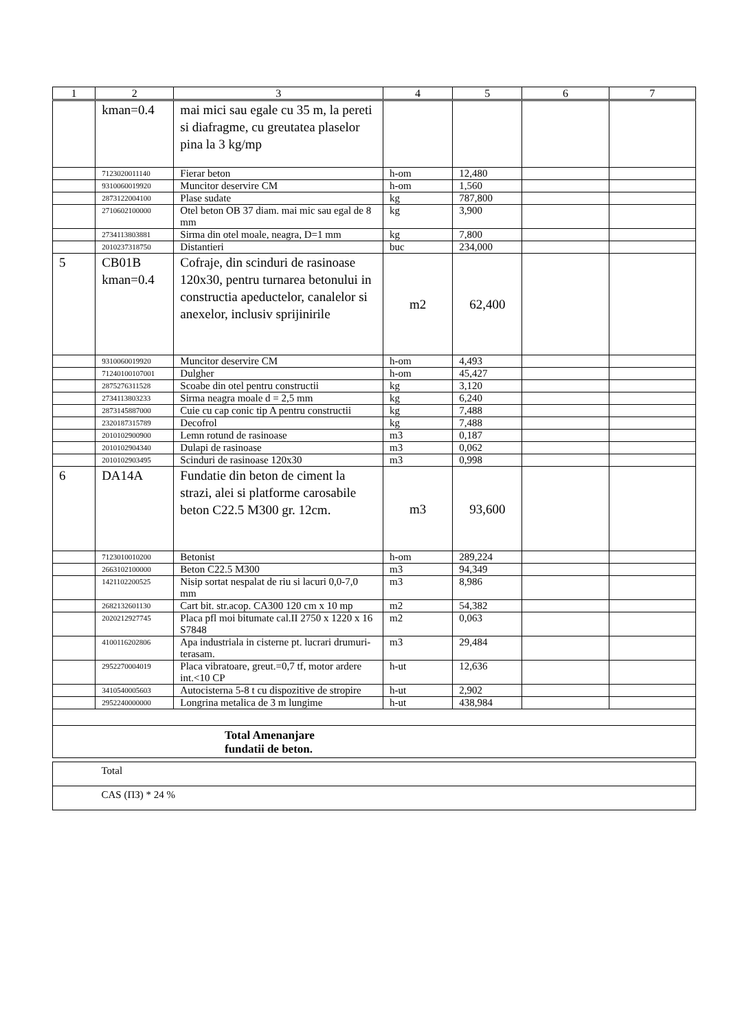| 1 | 2 | 3 | 4 | 5 | 6 | 7 |
| --- | --- | --- | --- | --- | --- | --- |
| | kman=0.4 | mai mici sau egale cu 35 m, la pereti si diafragme, cu greutatea plaselor pina la 3 kg/mp | | | | |
| | 7123020011140 | Fierar beton | h-om | 12,480 | | |
| | 9310060019920 | Muncitor deservire CM | h-om | 1,560 | | |
| | 2873122004100 | Plase sudate | kg | 787,800 | | |
| | 2710602100000 | Otel beton OB 37 diam. mai mic sau egal de 8 mm | kg | 3,900 | | |
| | 2734113803881 | Sirma din otel moale, neagra, D=1 mm | kg | 7,800 | | |
| | 2010237318750 | Distantieri | buc | 234,000 | | |
| 5 | CB01B kman=0.4 | Cofraje, din scinduri de rasinoase 120x30, pentru turnarea betonului in constructia apeductelor, canalelor si anexelor, inclusiv sprijinirile | m2 | 62,400 | | |
| | 9310060019920 | Muncitor deservire CM | h-om | 4,493 | | |
| | 71240100107001 | Dulgher | h-om | 45,427 | | |
| | 2875276311528 | Scoabe din otel pentru constructii | kg | 3,120 | | |
| | 2734113803233 | Sirma neagra moale d = 2,5 mm | kg | 6,240 | | |
| | 2873145887000 | Cuie cu cap conic tip A pentru constructii | kg | 7,488 | | |
| | 2320187315789 | Decofrol | kg | 7,488 | | |
| | 2010102900900 | Lemn rotund de rasinoase | m3 | 0,187 | | |
| | 2010102904340 | Dulapi de rasinoase | m3 | 0,062 | | |
| | 2010102903495 | Scinduri de rasinoase 120x30 | m3 | 0,998 | | |
| 6 | DA14A | Fundatie din beton de ciment la strazi, alei si platforme carosabile beton C22.5 M300 gr. 12cm. | m3 | 93,600 | | |
| | 7123010010200 | Betonist | h-om | 289,224 | | |
| | 2663102100000 | Beton C22.5 M300 | m3 | 94,349 | | |
| | 1421102200525 | Nisip sortat nespalat de riu si lacuri 0,0-7,0 mm | m3 | 8,986 | | |
| | 2682132601130 | Cart bit. str.acop. CA300 120 cm x 10 mp | m2 | 54,382 | | |
| | 2020212927745 | Placa pfl moi bitumate cal.II 2750 x 1220 x 16 S7848 | m2 | 0,063 | | |
| | 4100116202806 | Apa industriala in cisterne pt. lucrari drumuri-terasam. | m3 | 29,484 | | |
| | 2952270004019 | Placa vibratoare, greut.=0,7 tf, motor ardere int.<10 CP | h-ut | 12,636 | | |
| | 3410540005603 | Autocisterna 5-8 t cu dispozitive de stropire | h-ut | 2,902 | | |
| | 2952240000000 | Longrina metalica de 3 m lungime | h-ut | 438,984 | | |
| Total Amenanjare fundatii de beton. | | | | | | |
| | Total |
| | CAS (ПЗ) * 24 % |